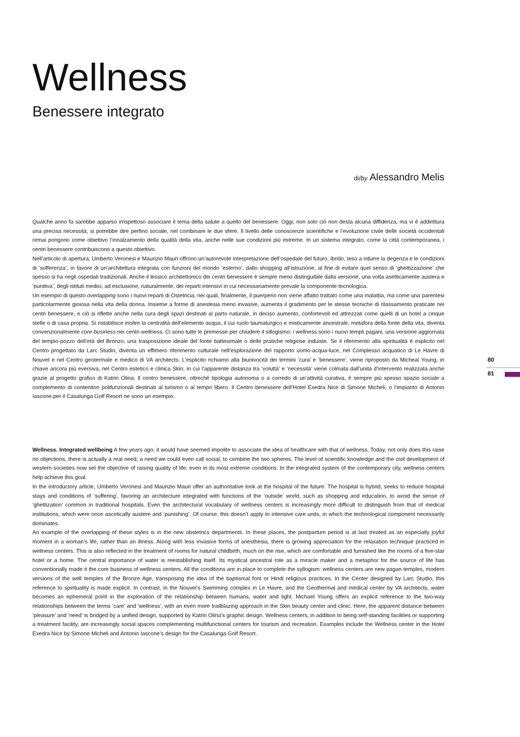Wellness
Benessere integrato
di/by Alessandro Melis
Qualche anno fa sarebbe apparso irrispettoso associare il tema della salute a quello del benessere. Oggi, non solo ciò non desta alcuna diffidenza, ma vi è addirittura una precisa necessità, si potrebbe dire perfino sociale, nel combinare le due sfere. Il livello delle conoscenze scientifiche e l’evoluzione civile delle società occidentali ormai pongono come obiettivo l’innalzamento della qualità della vita, anche nelle sue condizioni più estreme. In un sistema integrato, come la città contemporanea, i centri benessere contribuiscono a questo obiettivo.
Nell’articolo di apertura, Umberto Veronesi e Maurizio Mauri offrono un’autorevole interpretazione dell’ospedale del futuro, ibrido, teso a ridurre la degenza e le condizioni di ‘sofferenza’, in favore di un’architettura integrata con funzioni del mondo ‘esterno’, dallo shopping all’istruzione, al fine di evitare quel senso di ‘ghettizzazione’ che spesso si ha negli ospedali tradizionali. Anche il lessico architettonico dei centri benessere è sempre meno distinguibile dalla versione, una volta asetticamente austera e ‘punitiva’, degli istituti medici, ad esclusione, naturalmente, dei reparti intensivi in cui necessariamente prevale la componente tecnologica.
Un esempio di questo overlapping sono i nuovi reparti di Ostetricia, nei quali, finalmente, il puerperio non viene affatto trattato come una malattia, ma come una parentesi particolarmente gioiosa nella vita della donna. Insieme a forme di anestesia meno invasive, aumenta il gradimento per le stesse tecniche di rilassamento praticate nei centri benessere, e ciò si riflette anche nella cura degli spazi destinati al parto naturale, in deciso aumento, confortevoli ed attrezzati come quelli di un hotel a cinque stelle o di casa propria. Si ristabilisce inoltre la centralità dell’elemento acqua, il cui ruolo taumaturgico e misticamente ancestrale, metafora della fonte della vita, diventa convenzionalmente core-business nei centri wellness. Ci sono tutte le premesse per chiudere il sillogismo: i wellness sono i nuovi templi pagani, una versione aggiornata del tempio-pozzo dell’età del Bronzo, una trasposizione ideale del fonte battesimale o delle pratiche religiose induiste. Se il riferimento alla spiritualità è esplicito nel Centro progettato da Larc Studio, diventa un effimero riferimento culturale nell’esplorazione del rapporto uomo-acqua-luce, nel Complesso acquatico di Le Havre di Nouvel e nel Centro geotermale e medico di VA architects. L’esplicito richiamo alla biunivocità dei termini ‘cura’ e ‘benessere’, viene riproposto da Micheal Young, in chiave ancora più eversiva, nel Centro estetico e clinica Skin, in cui l’apparente distanza tra ‘voluttà’ e ‘necessità’ viene colmata dall’unità d’intervento realizzata anche grazie al progetto grafico di Katrin Olina. Il centro benessere, oltreché tipologia autonoma o a corredo di un’attività curativa, è sempre più spesso spazio sociale a complemento di contenitori polifunzionali destinati al turismo o al tempo libero. Il Centro benessere dell’Hotel Exedra Nice di Simone Micheli, o l’impianto di Antonio Iascone per il Casalunga Golf Resort ne sono un esempio.
Wellness. Integrated wellbeing A few years ago, it would have seemed impolite to associate the idea of healthcare with that of wellness. Today, not only does this raise no objections, there is actually a real need, a need we could even call social, to combine the two spheres. The level of scientific knowledge and the civil development of western societies now set the objective of raising quality of life, even in its most extreme conditions. In the integrated system of the contemporary city, wellness centers help achieve this goal.
In the introductory article, Umberto Veronesi and Maurizio Mauri offer an authoritative look at the hospital of the future. The hospital is hybrid, seeks to reduce hospital stays and conditions of ‘suffering’, favoring an architecture integrated with functions of the ‘outside’ world, such as shopping and education, to avoid the sense of ‘ghettization’ common in traditional hospitals. Even the architectural vocabulary of wellness centers is increasingly more difficult to distinguish from that of medical institutions, which were once ascetically austere and ‘punishing’. Of course, this doesn’t apply to intensive care units, in which the technological component necessarily dominates.
An example of the overlapping of these styles is in the new obstetrics departments. In these places, the postpartum period is at last treated as an especially joyful moment in a woman’s life, rather than an illness. Along with less invasive forms of anesthesia, there is growing appreciation for the relaxation technique practiced in wellness centers. This is also reflected in the treatment of rooms for natural childbirth, much on the rise, which are comfortable and furnished like the rooms of a five-star hotel or a home. The central importance of water is reestablishing itself. Its mystical ancestral role as a miracle maker and a metaphor for the source of life has conventionally made it the core business of wellness centers. All the conditions are in place to complete the syllogism: wellness centers are new pagan temples, modern versions of the well temples of the Bronze Age, transposing the idea of the baptismal font or Hindi religious practices. In the Center designed by Larc Studio, this reference to spirituality is made explicit. In contrast, in the Nouvel’s Swimming complex in Le Havre, and the Geothermal and medical center by VA architects, water becomes an ephemeral point in the exploration of the relationship between humans, water and light. Michael Young offers an explicit reference to the two-way relationships between the terms ‘care’ and ‘wellness’, with an even more trailblazing approach in the Skin beauty center and clinic. Here, the apparent distance between ‘pleasure’ and ‘need’ is bridged by a unified design, supported by Katrin Olina’s graphic design. Wellness centers, in addition to being self-standing facilities or supporting a treatment facility, are increasingly social spaces complementing multifunctional centers for tourism and recreation. Examples include the Wellness center in the Hotel Exedra Nice by Simone Micheli and Antonio Iascone’s design for the Casalunga Golf Resort.
80
81